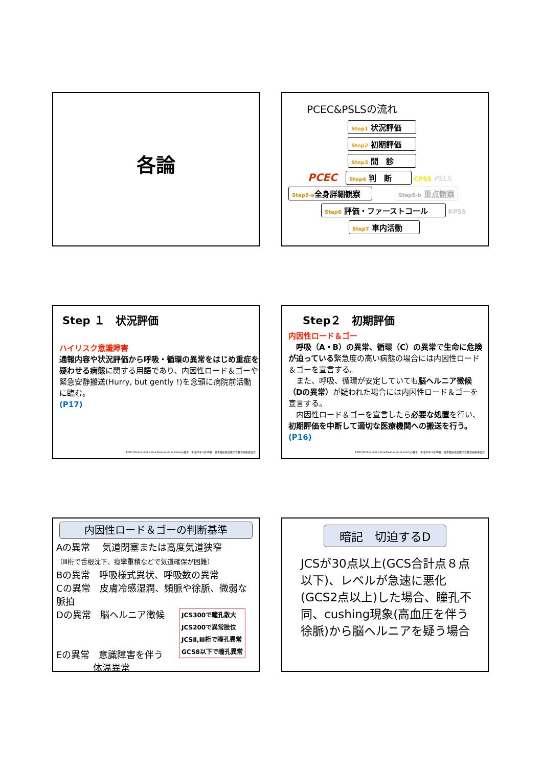各論
PCEC&PSLSの流れ
Step1 状況評価
Step2 初期評価
Step3 問　診
PCEC Step4 判　断 CPSS PSLS
Step5-a全身詳細観察 Step5-b 重点観察
Step6 評価・ファーストコール KPSS
Step7 車内活動
Step １　状況評価
ハイリスク意識障害
通報内容や状況評価から呼吸・循環の異常をはじめ重症を疑わせる病態に関する用語であり、内因性ロード＆ゴーや緊急安静搬送(Hurry, but gently !)を念頭に病院前活動に臨む。
(P17)
PCEC(Prehospital Coma Evaluation & Care)の骨子　平成21年1月18日　日本臨床救急医学会教育研修委員会
Step２　初期評価
内因性ロード＆ゴー
　呼吸（A・B）の異常、循環（C）の異常で生命に危険が迫っている緊急度の高い病態の場合には内因性ロード＆ゴーを宣言する。
　また、呼吸、循環が安定していても脳ヘルニア徴候（Dの異常）が疑われた場合には内因性ロード＆ゴーを宣言する。
　内因性ロード＆ゴーを宣言したら必要な処置を行い、初期評価を中断して適切な医療機関への搬送を行う。 (P16)
PCEC(Prehospital Coma Evaluation & Care)の骨子　平成21年1月18日　日本臨床救急医学会教育研修委員会
内因性ロード＆ゴーの判断基準
Aの異常　 気道閉塞または高度気道狭窄
（Ⅲ桁で舌根沈下、痙攣重積などで気道確保が困難）
Bの異常　呼吸様式異状、呼吸数の異常
Cの異常　皮膚冷感湿潤、頻脈や徐脈、微弱な脈拍
Dの異常　脳ヘルニア徴候
Eの異常　意識障害を伴う
　　　　体温異常
JCS300で瞳孔散大
JCS200で異常肢位
JCSⅡ,Ⅲ桁で瞳孔異常
GCS8以下で瞳孔異常
暗記　切迫するD
JCSが30点以上(GCS合計点８点以下)、レベルが急速に悪化(GCS2点以上)した場合、瞳孔不同、cushing現象(高血圧を伴う徐脈)から脳ヘルニアを疑う場合